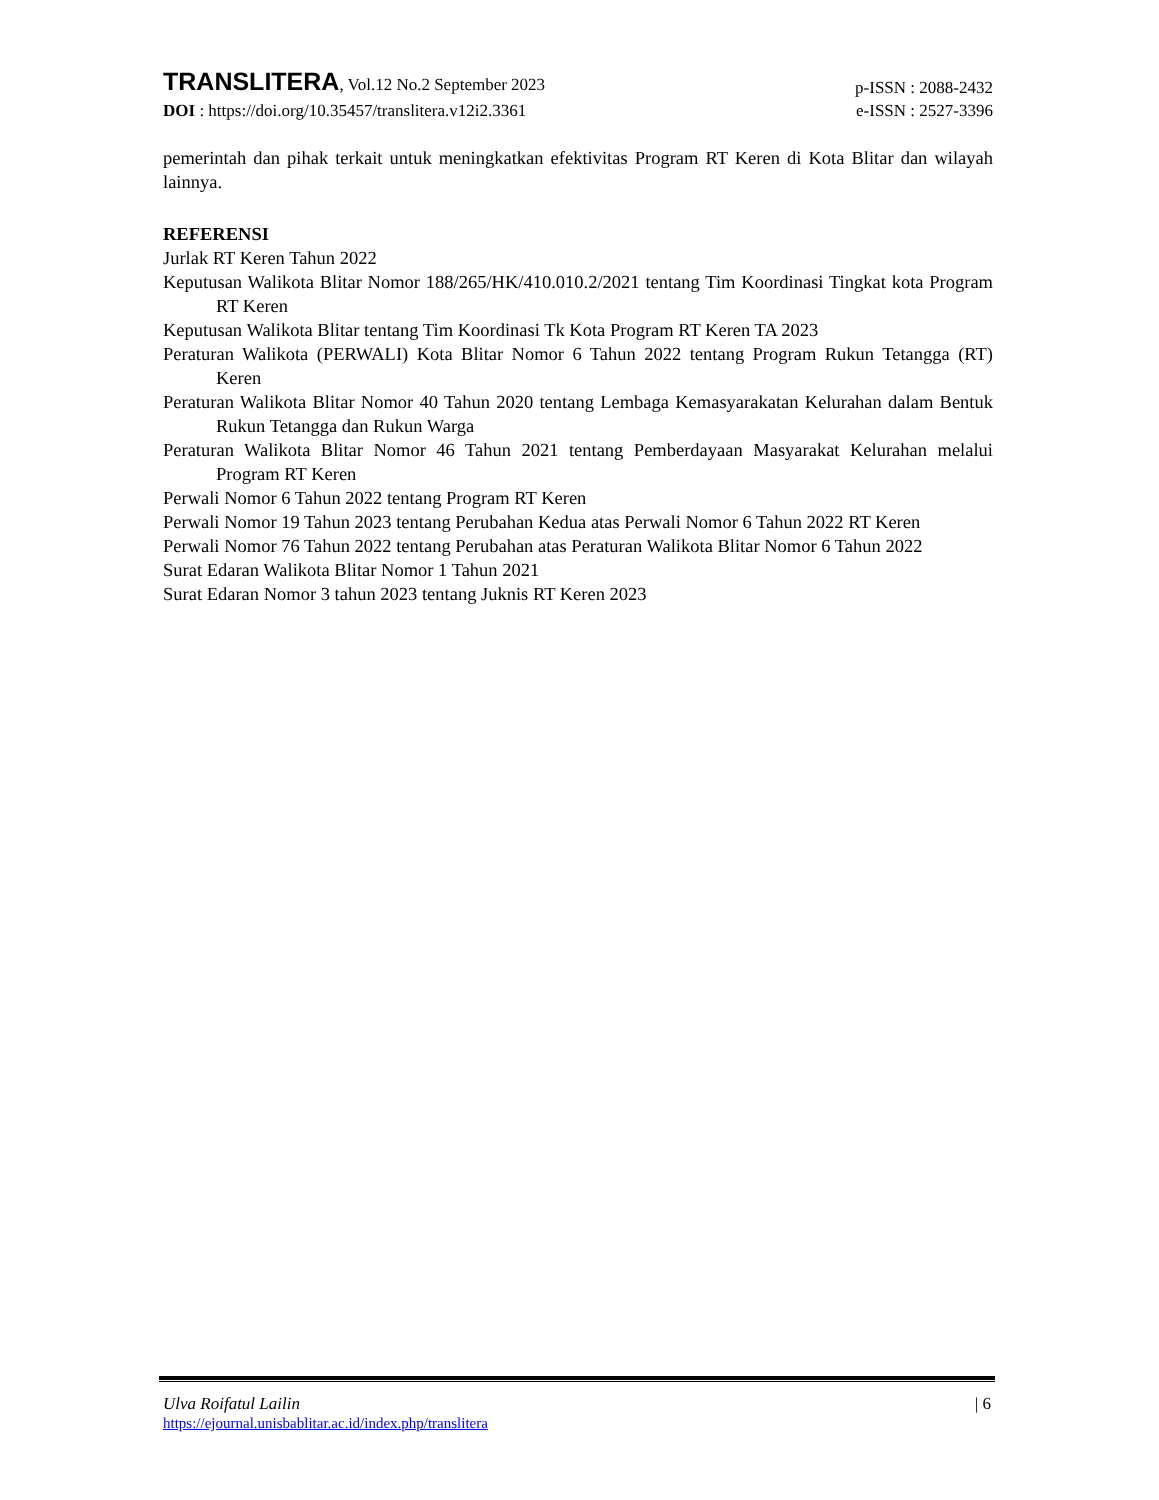TRANSLITERA, Vol.12 No.2 September 2023
p-ISSN : 2088-2432
DOI : https://doi.org/10.35457/translitera.v12i2.3361
e-ISSN : 2527-3396
pemerintah dan pihak terkait untuk meningkatkan efektivitas Program RT Keren di Kota Blitar dan wilayah lainnya.
REFERENSI
Jurlak RT Keren Tahun 2022
Keputusan Walikota Blitar Nomor 188/265/HK/410.010.2/2021 tentang Tim Koordinasi Tingkat kota Program RT Keren
Keputusan Walikota Blitar tentang Tim Koordinasi Tk Kota Program RT Keren TA 2023
Peraturan Walikota (PERWALI) Kota Blitar Nomor 6 Tahun 2022 tentang Program Rukun Tetangga (RT) Keren
Peraturan Walikota Blitar Nomor 40 Tahun 2020 tentang Lembaga Kemasyarakatan Kelurahan dalam Bentuk Rukun Tetangga dan Rukun Warga
Peraturan Walikota Blitar Nomor 46 Tahun 2021 tentang Pemberdayaan Masyarakat Kelurahan melalui Program RT Keren
Perwali Nomor 6 Tahun 2022 tentang Program RT Keren
Perwali Nomor 19 Tahun 2023 tentang Perubahan Kedua atas Perwali Nomor 6 Tahun 2022 RT Keren
Perwali Nomor 76 Tahun 2022 tentang Perubahan atas Peraturan Walikota Blitar Nomor 6 Tahun 2022
Surat Edaran Walikota Blitar Nomor 1 Tahun 2021
Surat Edaran Nomor 3 tahun 2023 tentang Juknis RT Keren 2023
Ulva Roifatul Lailin | 6
https://ejournal.unisbablitar.ac.id/index.php/translitera